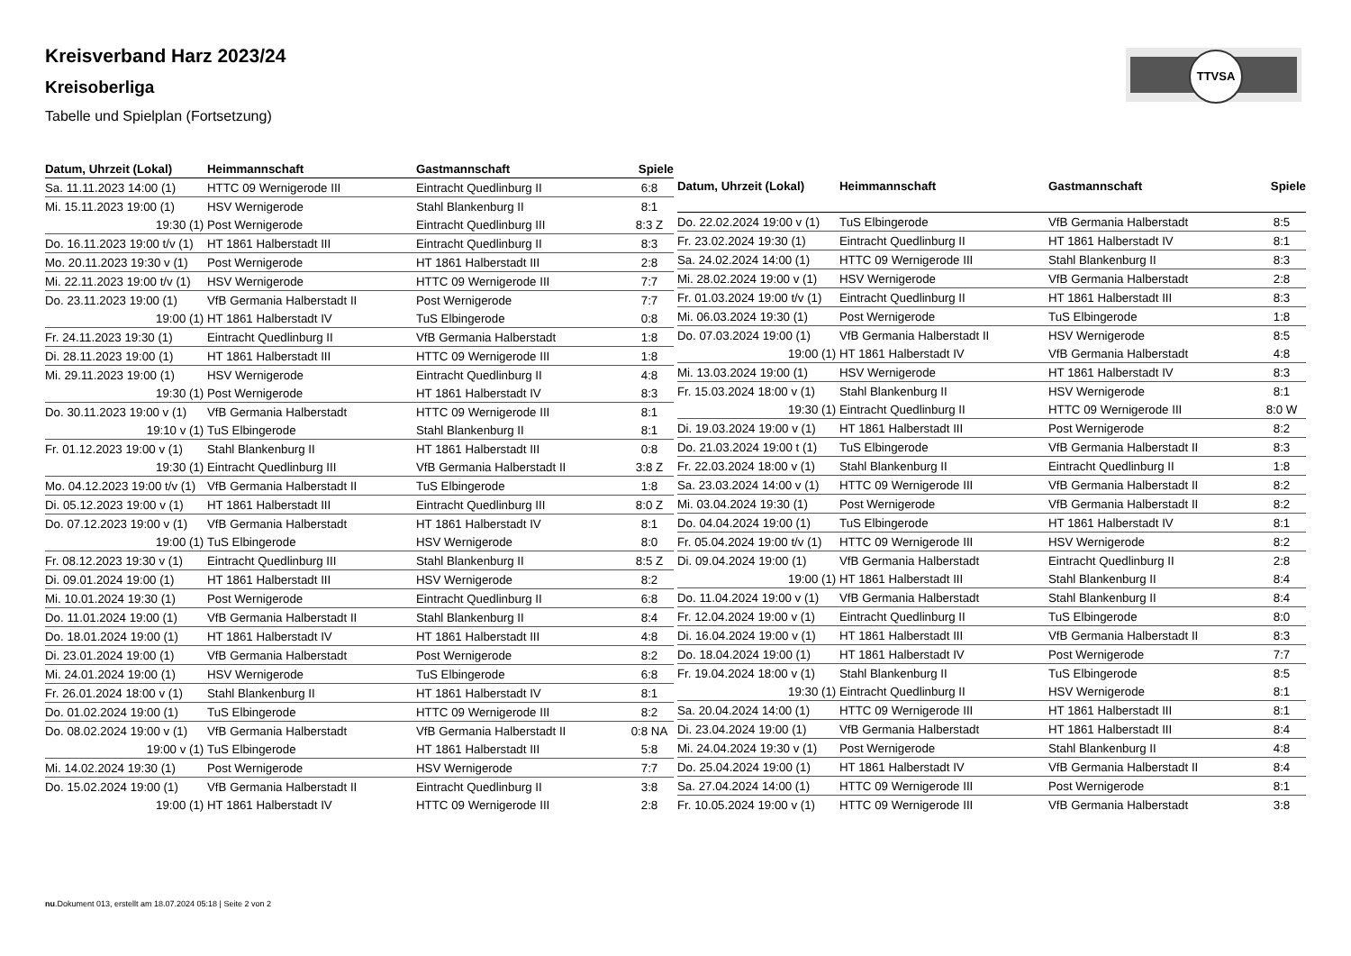TTVSA
Kreisverband Harz 2023/24
Kreisoberliga
Tabelle und Spielplan (Fortsetzung)
| Datum, Uhrzeit (Lokal) | Heimmannschaft | Gastmannschaft | Spiele |
| --- | --- | --- | --- |
| Sa. 11.11.2023 14:00 (1) | HTTC 09 Wernigerode III | Eintracht Quedlinburg II | 6:8 |
| Mi. 15.11.2023 19:00 (1) | HSV Wernigerode | Stahl Blankenburg II | 8:1 |
| 19:30 (1) | Post Wernigerode | Eintracht Quedlinburg III | 8:3 Z |
| Do. 16.11.2023 19:00 t/v (1) | HT 1861 Halberstadt III | Eintracht Quedlinburg II | 8:3 |
| Mo. 20.11.2023 19:30 v (1) | Post Wernigerode | HT 1861 Halberstadt III | 2:8 |
| Mi. 22.11.2023 19:00 t/v (1) | HSV Wernigerode | HTTC 09 Wernigerode III | 7:7 |
| Do. 23.11.2023 19:00 (1) | VfB Germania Halberstadt II | Post Wernigerode | 7:7 |
| 19:00 (1) | HT 1861 Halberstadt IV | TuS Elbingerode | 0:8 |
| Fr. 24.11.2023 19:30 (1) | Eintracht Quedlinburg II | VfB Germania Halberstadt | 1:8 |
| Di. 28.11.2023 19:00 (1) | HT 1861 Halberstadt III | HTTC 09 Wernigerode III | 1:8 |
| Mi. 29.11.2023 19:00 (1) | HSV Wernigerode | Eintracht Quedlinburg II | 4:8 |
| 19:30 (1) | Post Wernigerode | HT 1861 Halberstadt IV | 8:3 |
| Do. 30.11.2023 19:00 v (1) | VfB Germania Halberstadt | HTTC 09 Wernigerode III | 8:1 |
| 19:10 v (1) | TuS Elbingerode | Stahl Blankenburg II | 8:1 |
| Fr. 01.12.2023 19:00 v (1) | Stahl Blankenburg II | HT 1861 Halberstadt III | 0:8 |
| 19:30 (1) | Eintracht Quedlinburg III | VfB Germania Halberstadt II | 3:8 Z |
| Mo. 04.12.2023 19:00 t/v (1) | VfB Germania Halberstadt II | TuS Elbingerode | 1:8 |
| Di. 05.12.2023 19:00 v (1) | HT 1861 Halberstadt III | Eintracht Quedlinburg III | 8:0 Z |
| Do. 07.12.2023 19:00 v (1) | VfB Germania Halberstadt | HT 1861 Halberstadt IV | 8:1 |
| 19:00 (1) | TuS Elbingerode | HSV Wernigerode | 8:0 |
| Fr. 08.12.2023 19:30 v (1) | Eintracht Quedlinburg III | Stahl Blankenburg II | 8:5 Z |
| Di. 09.01.2024 19:00 (1) | HT 1861 Halberstadt III | HSV Wernigerode | 8:2 |
| Mi. 10.01.2024 19:30 (1) | Post Wernigerode | Eintracht Quedlinburg II | 6:8 |
| Do. 11.01.2024 19:00 (1) | VfB Germania Halberstadt II | Stahl Blankenburg II | 8:4 |
| Do. 18.01.2024 19:00 (1) | HT 1861 Halberstadt IV | HT 1861 Halberstadt III | 4:8 |
| Di. 23.01.2024 19:00 (1) | VfB Germania Halberstadt | Post Wernigerode | 8:2 |
| Mi. 24.01.2024 19:00 (1) | HSV Wernigerode | TuS Elbingerode | 6:8 |
| Fr. 26.01.2024 18:00 v (1) | Stahl Blankenburg II | HT 1861 Halberstadt IV | 8:1 |
| Do. 01.02.2024 19:00 (1) | TuS Elbingerode | HTTC 09 Wernigerode III | 8:2 |
| Do. 08.02.2024 19:00 v (1) | VfB Germania Halberstadt | VfB Germania Halberstadt II | 0:8 NA |
| 19:00 v (1) | TuS Elbingerode | HT 1861 Halberstadt III | 5:8 |
| Mi. 14.02.2024 19:30 (1) | Post Wernigerode | HSV Wernigerode | 7:7 |
| Do. 15.02.2024 19:00 (1) | VfB Germania Halberstadt II | Eintracht Quedlinburg II | 3:8 |
| 19:00 (1) | HT 1861 Halberstadt IV | HTTC 09 Wernigerode III | 2:8 |
| Datum, Uhrzeit (Lokal) | Heimmannschaft | Gastmannschaft | Spiele |
| --- | --- | --- | --- |
| Do. 22.02.2024 19:00 v (1) | TuS Elbingerode | VfB Germania Halberstadt | 8:5 |
| Fr. 23.02.2024 19:30 (1) | Eintracht Quedlinburg II | HT 1861 Halberstadt IV | 8:1 |
| Sa. 24.02.2024 14:00 (1) | HTTC 09 Wernigerode III | Stahl Blankenburg II | 8:3 |
| Mi. 28.02.2024 19:00 v (1) | HSV Wernigerode | VfB Germania Halberstadt | 2:8 |
| Fr. 01.03.2024 19:00 t/v (1) | Eintracht Quedlinburg II | HT 1861 Halberstadt III | 8:3 |
| Mi. 06.03.2024 19:30 (1) | Post Wernigerode | TuS Elbingerode | 1:8 |
| Do. 07.03.2024 19:00 (1) | VfB Germania Halberstadt II | HSV Wernigerode | 8:5 |
| 19:00 (1) | HT 1861 Halberstadt IV | VfB Germania Halberstadt | 4:8 |
| Mi. 13.03.2024 19:00 (1) | HSV Wernigerode | HT 1861 Halberstadt IV | 8:3 |
| Fr. 15.03.2024 18:00 v (1) | Stahl Blankenburg II | HSV Wernigerode | 8:1 |
| 19:30 (1) | Eintracht Quedlinburg II | HTTC 09 Wernigerode III | 8:0 W |
| Di. 19.03.2024 19:00 v (1) | HT 1861 Halberstadt III | Post Wernigerode | 8:2 |
| Do. 21.03.2024 19:00 t (1) | TuS Elbingerode | VfB Germania Halberstadt II | 8:3 |
| Fr. 22.03.2024 18:00 v (1) | Stahl Blankenburg II | Eintracht Quedlinburg II | 1:8 |
| Sa. 23.03.2024 14:00 v (1) | HTTC 09 Wernigerode III | VfB Germania Halberstadt II | 8:2 |
| Mi. 03.04.2024 19:30 (1) | Post Wernigerode | VfB Germania Halberstadt II | 8:2 |
| Do. 04.04.2024 19:00 (1) | TuS Elbingerode | HT 1861 Halberstadt IV | 8:1 |
| Fr. 05.04.2024 19:00 t/v (1) | HTTC 09 Wernigerode III | HSV Wernigerode | 8:2 |
| Di. 09.04.2024 19:00 (1) | VfB Germania Halberstadt | Eintracht Quedlinburg II | 2:8 |
| 19:00 (1) | HT 1861 Halberstadt III | Stahl Blankenburg II | 8:4 |
| Do. 11.04.2024 19:00 v (1) | VfB Germania Halberstadt | Stahl Blankenburg II | 8:4 |
| Fr. 12.04.2024 19:00 v (1) | Eintracht Quedlinburg II | TuS Elbingerode | 8:0 |
| Di. 16.04.2024 19:00 v (1) | HT 1861 Halberstadt III | VfB Germania Halberstadt II | 8:3 |
| Do. 18.04.2024 19:00 (1) | HT 1861 Halberstadt IV | Post Wernigerode | 7:7 |
| Fr. 19.04.2024 18:00 v (1) | Stahl Blankenburg II | TuS Elbingerode | 8:5 |
| 19:30 (1) | Eintracht Quedlinburg II | HSV Wernigerode | 8:1 |
| Sa. 20.04.2024 14:00 (1) | HTTC 09 Wernigerode III | HT 1861 Halberstadt III | 8:1 |
| Di. 23.04.2024 19:00 (1) | VfB Germania Halberstadt | HT 1861 Halberstadt III | 8:4 |
| Mi. 24.04.2024 19:30 v (1) | Post Wernigerode | Stahl Blankenburg II | 4:8 |
| Do. 25.04.2024 19:00 (1) | HT 1861 Halberstadt IV | VfB Germania Halberstadt II | 8:4 |
| Sa. 27.04.2024 14:00 (1) | HTTC 09 Wernigerode III | Post Wernigerode | 8:1 |
| Fr. 10.05.2024 19:00 v (1) | HTTC 09 Wernigerode III | VfB Germania Halberstadt | 3:8 |
nu.Dokument 013, erstellt am 18.07.2024 05:18 | Seite 2 von 2